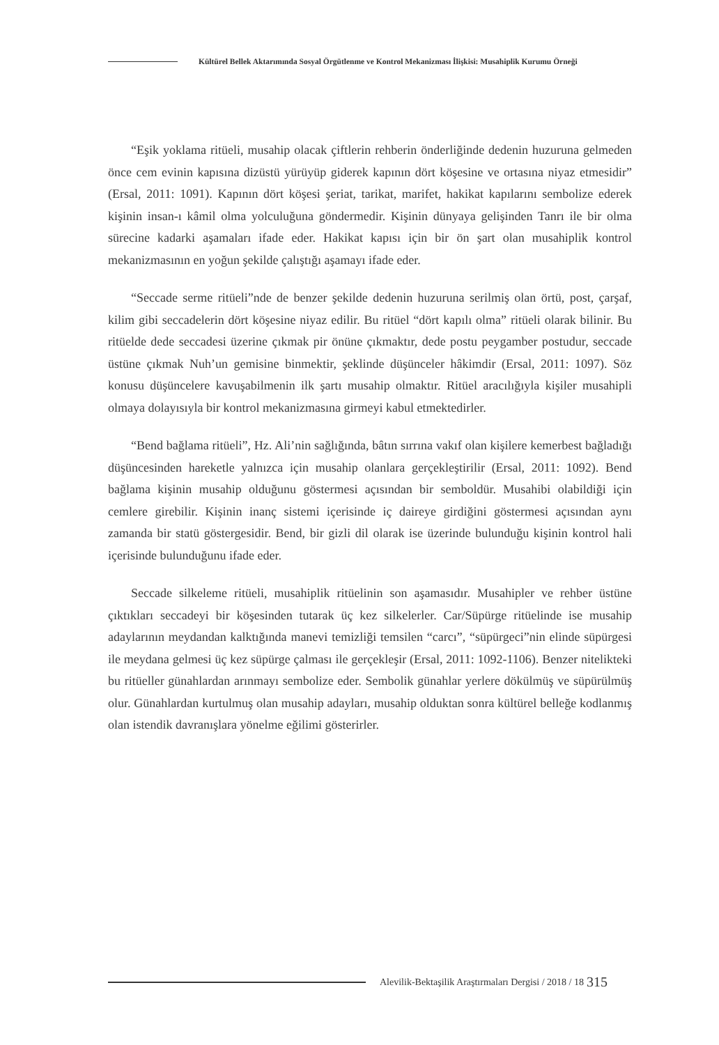Kültürel Bellek Aktarımında Sosyal Örgütlenme ve Kontrol Mekanizması İlişkisi: Musahiplik Kurumu Örneği
“Eşik yoklama ritüeli, musahip olacak çiftlerin rehberin önderliğinde dedenin huzuruna gelmeden önce cem evinin kapısına dizüstü yürüyüp giderek kapının dört köşesine ve ortasına niyaz etmesidir” (Ersal, 2011: 1091). Kapının dört köşesi şeriat, tarikat, marifet, hakikat kapılarını sembolize ederek kişinin insan-ı kâmil olma yolculuğuna göndermedir. Kişinin dünyaya gelişinden Tanrı ile bir olma sürecine kadarki aşamaları ifade eder. Hakikat kapısı için bir ön şart olan musahiplik kontrol mekanizmasının en yoğun şekilde çalıştığı aşamayı ifade eder.
“Seccade serme ritüeli”nde de benzer şekilde dedenin huzuruna serilmiş olan örtü, post, çarşaf, kilim gibi seccadelerin dört köşesine niyaz edilir. Bu ritüel “dört kapılı olma” ritüeli olarak bilinir. Bu ritüelde dede seccadesi üzerine çıkmak pir önüne çıkmaktır, dede postu peygamber postudur, seccade üstüne çıkmak Nuh’un gemisine binmektir, şeklinde düşünceler hâkimdir (Ersal, 2011: 1097). Söz konusu düşüncelere kavuşabilmenin ilk şartı musahip olmaktır. Ritüel aracılığıyla kişiler musahipli olmaya dolayısıyla bir kontrol mekanizmasına girmeyi kabul etmektedirler.
“Bend bağlama ritüeli”, Hz. Ali’nin sağlığında, bâtın sırrına vakıf olan kişilere kemerbest bağladığı düşüncesinden hareketle yalnızca için musahip olanlara gerçekleştirilir (Ersal, 2011: 1092). Bend bağlama kişinin musahip olduğunu göstermesi açısından bir semboldür. Musahibi olabildiği için cemlere girebilir. Kişinin inanç sistemi içerisinde iç daireye girdiğini göstermesi açısından aynı zamanda bir statü göstergesidir. Bend, bir gizli dil olarak ise üzerinde bulunduğu kişinin kontrol hali içerisinde bulunduğunu ifade eder.
Seccade silkeleme ritüeli, musahiplik ritüelinin son aşamasıdır. Musahipler ve rehber üstüne çıktıkları seccadeyi bir köşesinden tutarak üç kez silkelerler. Car/Süpürge ritüelinde ise musahip adaylarının meydandan kalktığında manevi temizliği temsilen “carcı”, “süpürgeci”nin elinde süpürgesi ile meydana gelmesi üç kez süpürge çalması ile gerçekleşir (Ersal, 2011: 1092-1106). Benzer nitelikteki bu ritüeller günahlardan arınmayı sembolize eder. Sembolik günahlar yerlere dökülmüş ve süpürülmüş olur. Günahlardan kurtulmuş olan musahip adayları, musahip olduktan sonra kültürel belleğe kodlanmış olan istendik davranışlara yönelme eğilimi gösterirler.
Alevilik-Bektaşilik Araştırmaları Dergisi / 2018 / 18 315